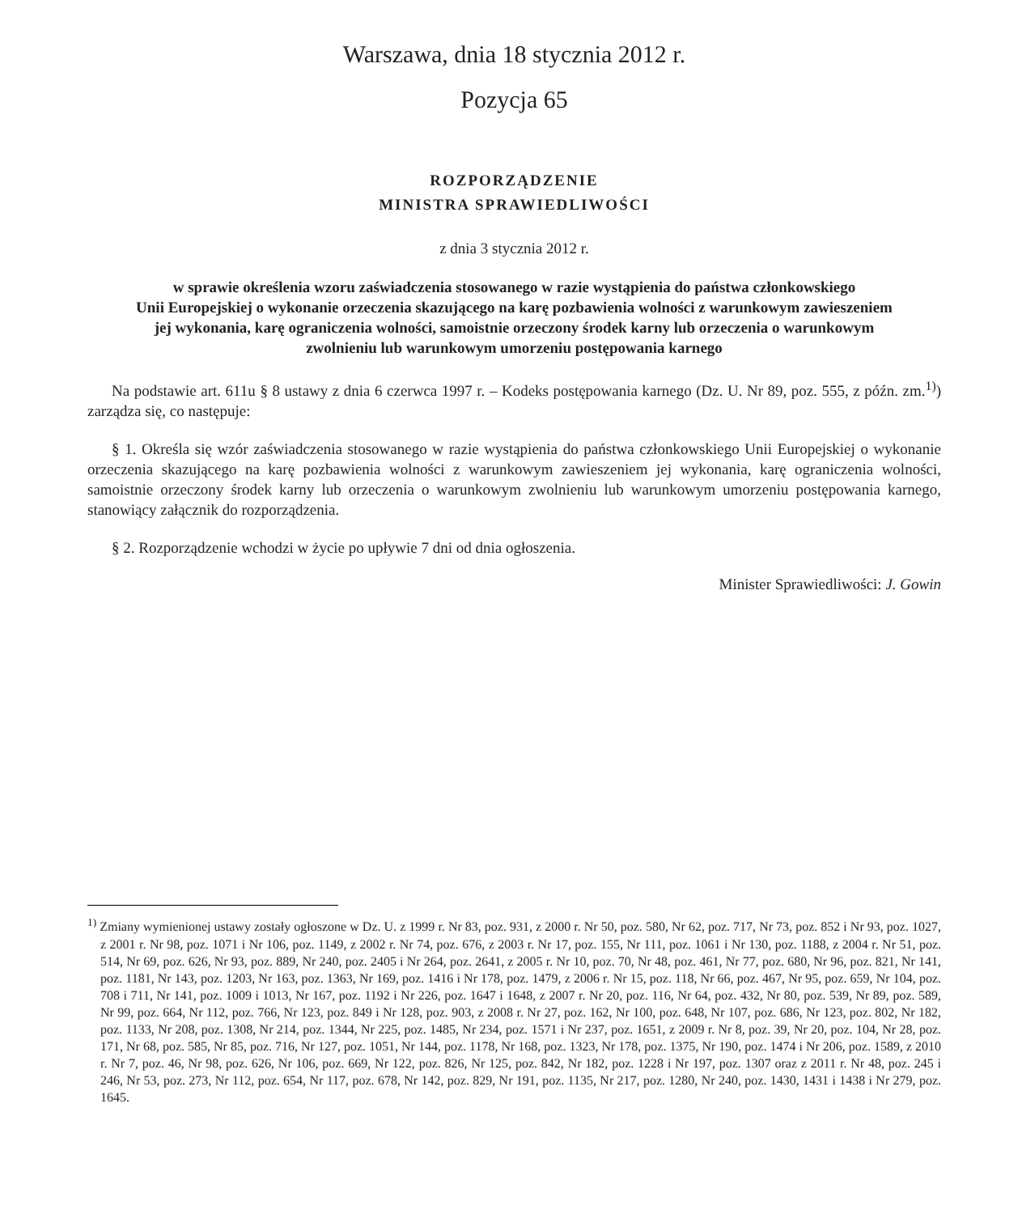Warszawa, dnia 18 stycznia 2012 r.
Pozycja 65
ROZPORZĄDZENIE
MINISTRA SPRAWIEDLIWOŚCI
z dnia 3 stycznia 2012 r.
w sprawie określenia wzoru zaświadczenia stosowanego w razie wystąpienia do państwa członkowskiego
Unii Europejskiej o wykonanie orzeczenia skazującego na karę pozbawienia wolności z warunkowym zawieszeniem
jej wykonania, karę ograniczenia wolności, samoistnie orzeczony środek karny lub orzeczenia o warunkowym
zwolnieniu lub warunkowym umorzeniu postępowania karnego
Na podstawie art. 611u § 8 ustawy z dnia 6 czerwca 1997 r. – Kodeks postępowania karnego (Dz. U. Nr 89, poz. 555, z późn. zm.<sup>1)</sup>) zarządza się, co następuje:
§ 1. Określa się wzór zaświadczenia stosowanego w razie wystąpienia do państwa członkowskiego Unii Europejskiej o wykonanie orzeczenia skazującego na karę pozbawienia wolności z warunkowym zawieszeniem jej wykonania, karę ograniczenia wolności, samoistnie orzeczony środek karny lub orzeczenia o warunkowym zwolnieniu lub warunkowym umorzeniu postępowania karnego, stanowiący załącznik do rozporządzenia.
§ 2. Rozporządzenie wchodzi w życie po upływie 7 dni od dnia ogłoszenia.
Minister Sprawiedliwości: J. Gowin
<sup>1)</sup> Zmiany wymienionej ustawy zostały ogłoszone w Dz. U. z 1999 r. Nr 83, poz. 931, z 2000 r. Nr 50, poz. 580, Nr 62, poz. 717, Nr 73, poz. 852 i Nr 93, poz. 1027, z 2001 r. Nr 98, poz. 1071 i Nr 106, poz. 1149, z 2002 r. Nr 74, poz. 676, z 2003 r. Nr 17, poz. 155, Nr 111, poz. 1061 i Nr 130, poz. 1188, z 2004 r. Nr 51, poz. 514, Nr 69, poz. 626, Nr 93, poz. 889, Nr 240, poz. 2405 i Nr 264, poz. 2641, z 2005 r. Nr 10, poz. 70, Nr 48, poz. 461, Nr 77, poz. 680, Nr 96, poz. 821, Nr 141, poz. 1181, Nr 143, poz. 1203, Nr 163, poz. 1363, Nr 169, poz. 1416 i Nr 178, poz. 1479, z 2006 r. Nr 15, poz. 118, Nr 66, poz. 467, Nr 95, poz. 659, Nr 104, poz. 708 i 711, Nr 141, poz. 1009 i 1013, Nr 167, poz. 1192 i Nr 226, poz. 1647 i 1648, z 2007 r. Nr 20, poz. 116, Nr 64, poz. 432, Nr 80, poz. 539, Nr 89, poz. 589, Nr 99, poz. 664, Nr 112, poz. 766, Nr 123, poz. 849 i Nr 128, poz. 903, z 2008 r. Nr 27, poz. 162, Nr 100, poz. 648, Nr 107, poz. 686, Nr 123, poz. 802, Nr 182, poz. 1133, Nr 208, poz. 1308, Nr 214, poz. 1344, Nr 225, poz. 1485, Nr 234, poz. 1571 i Nr 237, poz. 1651, z 2009 r. Nr 8, poz. 39, Nr 20, poz. 104, Nr 28, poz. 171, Nr 68, poz. 585, Nr 85, poz. 716, Nr 127, poz. 1051, Nr 144, poz. 1178, Nr 168, poz. 1323, Nr 178, poz. 1375, Nr 190, poz. 1474 i Nr 206, poz. 1589, z 2010 r. Nr 7, poz. 46, Nr 98, poz. 626, Nr 106, poz. 669, Nr 122, poz. 826, Nr 125, poz. 842, Nr 182, poz. 1228 i Nr 197, poz. 1307 oraz z 2011 r. Nr 48, poz. 245 i 246, Nr 53, poz. 273, Nr 112, poz. 654, Nr 117, poz. 678, Nr 142, poz. 829, Nr 191, poz. 1135, Nr 217, poz. 1280, Nr 240, poz. 1430, 1431 i 1438 i Nr 279, poz. 1645.